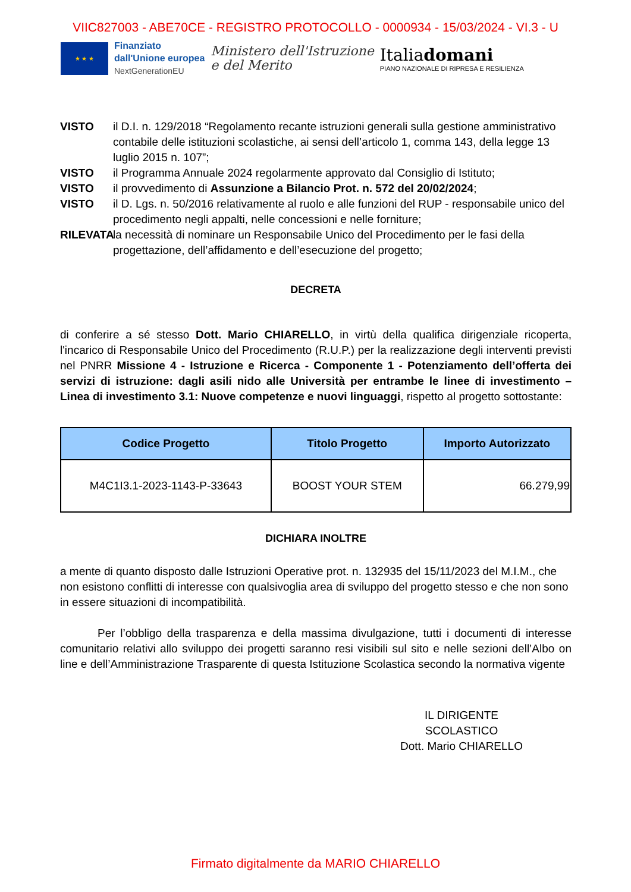VIIC827003 - ABE70CE - REGISTRO PROTOCOLLO - 0000934 - 15/03/2024 - VI.3 - U
★ ★ ★
Finanziato
dall'Unione europea
NextGenerationEU
Ministero dell'Istruzione
e del Merito
Italiadomani
PIANO NAZIONALE DI RIPRESA E RESILIENZA
VISTO il D.I. n. 129/2018 “Regolamento recante istruzioni generali sulla gestione amministrativo contabile delle istituzioni scolastiche, ai sensi dell’articolo 1, comma 143, della legge 13 luglio 2015 n. 107”;
VISTO il Programma Annuale 2024 regolarmente approvato dal Consiglio di Istituto;
VISTO il provvedimento di Assunzione a Bilancio Prot. n. 572 del 20/02/2024;
VISTO il D. Lgs. n. 50/2016 relativamente al ruolo e alle funzioni del RUP - responsabile unico del procedimento negli appalti, nelle concessioni e nelle forniture;
RILEVATA
la necessità di nominare un Responsabile Unico del Procedimento per le fasi della progettazione, dell’affidamento e dell’esecuzione del progetto;
DECRETA
di conferire a sé stesso Dott. Mario CHIARELLO, in virtù della qualifica dirigenziale ricoperta, l'incarico di Responsabile Unico del Procedimento (R.U.P.) per la realizzazione degli interventi previsti nel PNRR Missione 4 - Istruzione e Ricerca - Componente 1 - Potenziamento dell’offerta dei servizi di istruzione: dagli asili nido alle Università per entrambe le linee di investimento – Linea di investimento 3.1: Nuove competenze e nuovi linguaggi, rispetto al progetto sottostante:
| Codice Progetto | Titolo Progetto | Importo Autorizzato |
| --- | --- | --- |
| M4C1I3.1-2023-1143-P-33643 | BOOST YOUR STEM | 66.279,99 |
DICHIARA INOLTRE
a mente di quanto disposto dalle Istruzioni Operative prot. n. 132935 del 15/11/2023 del M.I.M., che non esistono conflitti di interesse con qualsivoglia area di sviluppo del progetto stesso e che non sono in essere situazioni di incompatibilità.
Per l’obbligo della trasparenza e della massima divulgazione, tutti i documenti di interesse comunitario relativi allo sviluppo dei progetti saranno resi visibili sul sito e nelle sezioni dell’Albo on line e dell’Amministrazione Trasparente di questa Istituzione Scolastica secondo la normativa vigente
IL DIRIGENTE SCOLASTICO
Dott. Mario CHIARELLO
Firmato digitalmente da MARIO CHIARELLO